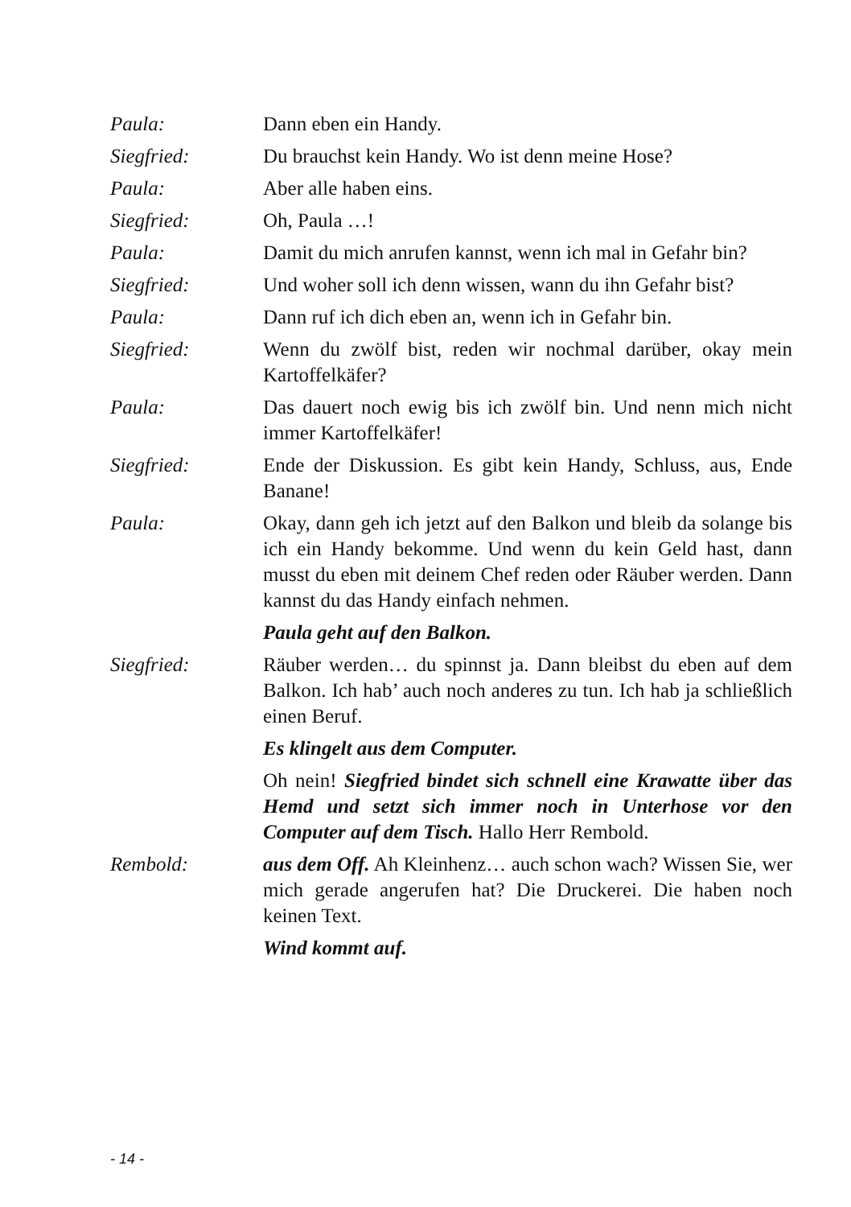Paula: Dann eben ein Handy.
Siegfried: Du brauchst kein Handy. Wo ist denn meine Hose?
Paula: Aber alle haben eins.
Siegfried: Oh, Paula …!
Paula: Damit du mich anrufen kannst, wenn ich mal in Gefahr bin?
Siegfried: Und woher soll ich denn wissen, wann du ihn Gefahr bist?
Paula: Dann ruf ich dich eben an, wenn ich in Gefahr bin.
Siegfried: Wenn du zwölf bist, reden wir nochmal darüber, okay mein Kartoffelkäfer?
Paula: Das dauert noch ewig bis ich zwölf bin. Und nenn mich nicht immer Kartoffelkäfer!
Siegfried: Ende der Diskussion. Es gibt kein Handy, Schluss, aus, Ende Banane!
Paula: Okay, dann geh ich jetzt auf den Balkon und bleib da solange bis ich ein Handy bekomme. Und wenn du kein Geld hast, dann musst du eben mit deinem Chef reden oder Räuber werden. Dann kannst du das Handy einfach nehmen.
Paula geht auf den Balkon.
Siegfried: Räuber werden… du spinnst ja. Dann bleibst du eben auf dem Balkon. Ich hab’ auch noch anderes zu tun. Ich hab ja schließlich einen Beruf.
Es klingelt aus dem Computer.
Oh nein! Siegfried bindet sich schnell eine Krawatte über das Hemd und setzt sich immer noch in Unterhose vor den Computer auf dem Tisch. Hallo Herr Rembold.
Rembold: aus dem Off. Ah Kleinhenz… auch schon wach? Wissen Sie, wer mich gerade angerufen hat? Die Druckerei. Die haben noch keinen Text.
Wind kommt auf.
- 14 -